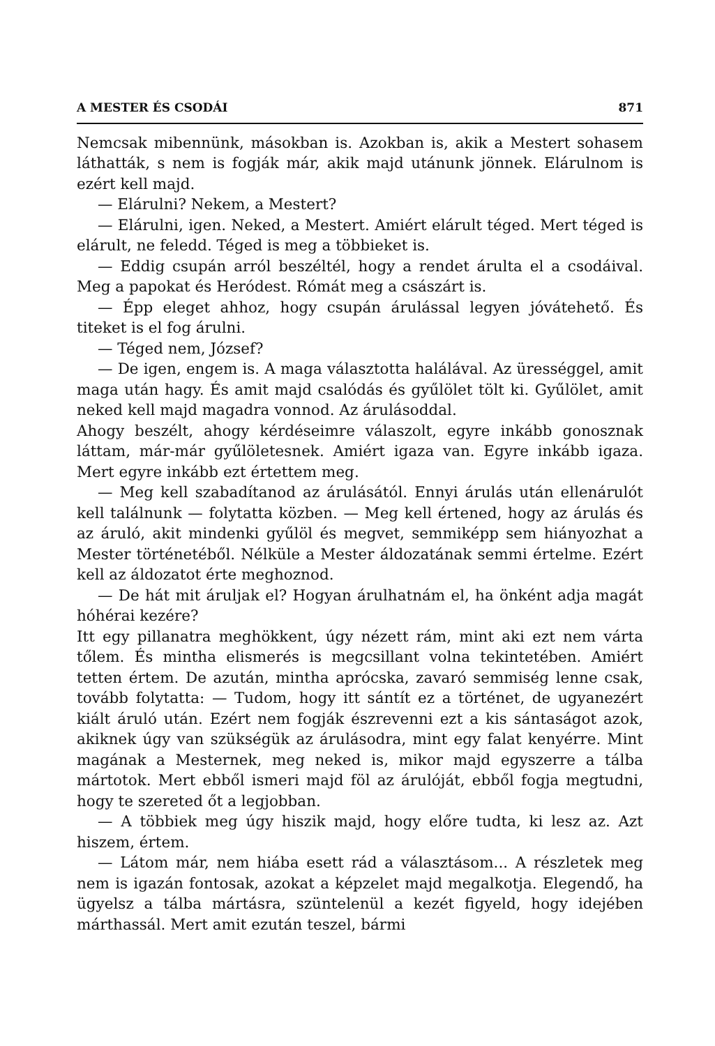A MESTER ÉS CSODÁI 871
Nemcsak mibennünk, másokban is. Azokban is, akik a Mestert sohasem láthatták, s nem is fogják már, akik majd utánunk jönnek. Elárulnom is ezért kell majd.
— Elárulni? Nekem, a Mestert?
— Elárulni, igen. Neked, a Mestert. Amiért elárult téged. Mert téged is elárult, ne feledd. Téged is meg a többieket is.
— Eddig csupán arról beszéltél, hogy a rendet árulta el a csodáival. Meg a papokat és Heródest. Rómát meg a császárt is.
— Épp eleget ahhoz, hogy csupán árulással legyen jóvátehető. És titeket is el fog árulni.
— Téged nem, József?
— De igen, engem is. A maga választotta halálával. Az ürességgel, amit maga után hagy. És amit majd csalódás és gyűlölet tölt ki. Gyűlölet, amit neked kell majd magadra vonnod. Az árulásoddal.
Ahogy beszélt, ahogy kérdéseimre válaszolt, egyre inkább gonosznak láttam, már-már gyűlöletesnek. Amiért igaza van. Egyre inkább igaza. Mert egyre inkább ezt értettem meg.
— Meg kell szabadítanod az árulásától. Ennyi árulás után ellenárulót kell találnunk — folytatta közben. — Meg kell értened, hogy az árulás és az áruló, akit mindenki gyűlöl és megvet, semmiképp sem hiányozhat a Mester történetéből. Nélküle a Mester áldozatának semmi értelme. Ezért kell az áldozatot érte meghoznod.
— De hát mit áruljak el? Hogyan árulhatnám el, ha önként adja magát hóhérai kezére?
Itt egy pillanatra meghökkent, úgy nézett rám, mint aki ezt nem várta tőlem. És mintha elismerés is megcsillant volna tekintetében. Amiért tetten értem. De azután, mintha aprócska, zavaró semmiség lenne csak, tovább folytatta: — Tudom, hogy itt sántít ez a történet, de ugyanezért kiált áruló után. Ezért nem fogják észrevenni ezt a kis sántaságot azok, akiknek úgy van szükségük az árulásodra, mint egy falat kenyérre. Mint magának a Mesternek, meg neked is, mikor majd egyszerre a tálba mártotok. Mert ebből ismeri majd föl az árulóját, ebből fogja megtudni, hogy te szereted őt a legjobban.
— A többiek meg úgy hiszik majd, hogy előre tudta, ki lesz az. Azt hiszem, értem.
— Látom már, nem hiába esett rád a választásom... A részletek meg nem is igazán fontosak, azokat a képzelet majd megalkotja. Elegendő, ha ügyelsz a tálba mártásra, szüntelenül a kezét figyeld, hogy idejében márthassál. Mert amit ezután teszel, bármi